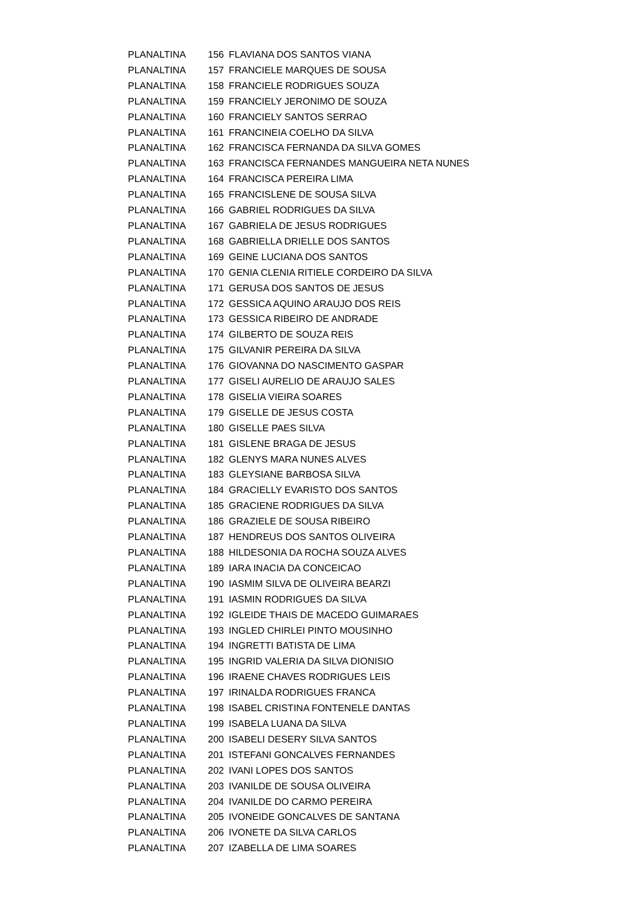| PLANALTINA | 156 | FLAVIANA DOS SANTOS VIANA |
| PLANALTINA | 157 | FRANCIELE MARQUES DE SOUSA |
| PLANALTINA | 158 | FRANCIELE RODRIGUES SOUZA |
| PLANALTINA | 159 | FRANCIELY JERONIMO DE SOUZA |
| PLANALTINA | 160 | FRANCIELY SANTOS SERRAO |
| PLANALTINA | 161 | FRANCINEIA COELHO DA SILVA |
| PLANALTINA | 162 | FRANCISCA FERNANDA DA SILVA GOMES |
| PLANALTINA | 163 | FRANCISCA FERNANDES MANGUEIRA NETA NUNES |
| PLANALTINA | 164 | FRANCISCA PEREIRA LIMA |
| PLANALTINA | 165 | FRANCISLENE DE SOUSA SILVA |
| PLANALTINA | 166 | GABRIEL RODRIGUES DA SILVA |
| PLANALTINA | 167 | GABRIELA DE JESUS RODRIGUES |
| PLANALTINA | 168 | GABRIELLA DRIELLE DOS SANTOS |
| PLANALTINA | 169 | GEINE LUCIANA DOS SANTOS |
| PLANALTINA | 170 | GENIA CLENIA RITIELE CORDEIRO DA SILVA |
| PLANALTINA | 171 | GERUSA DOS SANTOS DE JESUS |
| PLANALTINA | 172 | GESSICA AQUINO ARAUJO DOS REIS |
| PLANALTINA | 173 | GESSICA RIBEIRO DE ANDRADE |
| PLANALTINA | 174 | GILBERTO DE SOUZA REIS |
| PLANALTINA | 175 | GILVANIR PEREIRA DA SILVA |
| PLANALTINA | 176 | GIOVANNA DO NASCIMENTO GASPAR |
| PLANALTINA | 177 | GISELI AURELIO DE ARAUJO SALES |
| PLANALTINA | 178 | GISELIA VIEIRA SOARES |
| PLANALTINA | 179 | GISELLE DE JESUS COSTA |
| PLANALTINA | 180 | GISELLE PAES SILVA |
| PLANALTINA | 181 | GISLENE BRAGA DE JESUS |
| PLANALTINA | 182 | GLENYS MARA NUNES ALVES |
| PLANALTINA | 183 | GLEYSIANE BARBOSA SILVA |
| PLANALTINA | 184 | GRACIELLY EVARISTO DOS SANTOS |
| PLANALTINA | 185 | GRACIENE RODRIGUES DA SILVA |
| PLANALTINA | 186 | GRAZIELE DE SOUSA RIBEIRO |
| PLANALTINA | 187 | HENDREUS DOS SANTOS OLIVEIRA |
| PLANALTINA | 188 | HILDESONIA DA ROCHA SOUZA ALVES |
| PLANALTINA | 189 | IARA INACIA DA CONCEICAO |
| PLANALTINA | 190 | IASMIM SILVA DE OLIVEIRA BEARZI |
| PLANALTINA | 191 | IASMIN RODRIGUES DA SILVA |
| PLANALTINA | 192 | IGLEIDE THAIS DE MACEDO GUIMARAES |
| PLANALTINA | 193 | INGLED CHIRLEI PINTO MOUSINHO |
| PLANALTINA | 194 | INGRETTI BATISTA DE LIMA |
| PLANALTINA | 195 | INGRID VALERIA DA SILVA DIONISIO |
| PLANALTINA | 196 | IRAENE CHAVES RODRIGUES LEIS |
| PLANALTINA | 197 | IRINALDA RODRIGUES FRANCA |
| PLANALTINA | 198 | ISABEL CRISTINA FONTENELE DANTAS |
| PLANALTINA | 199 | ISABELA LUANA DA SILVA |
| PLANALTINA | 200 | ISABELI DESERY SILVA SANTOS |
| PLANALTINA | 201 | ISTEFANI GONCALVES FERNANDES |
| PLANALTINA | 202 | IVANI LOPES DOS SANTOS |
| PLANALTINA | 203 | IVANILDE DE SOUSA OLIVEIRA |
| PLANALTINA | 204 | IVANILDE DO CARMO PEREIRA |
| PLANALTINA | 205 | IVONEIDE GONCALVES DE SANTANA |
| PLANALTINA | 206 | IVONETE DA SILVA CARLOS |
| PLANALTINA | 207 | IZABELLA DE LIMA SOARES |